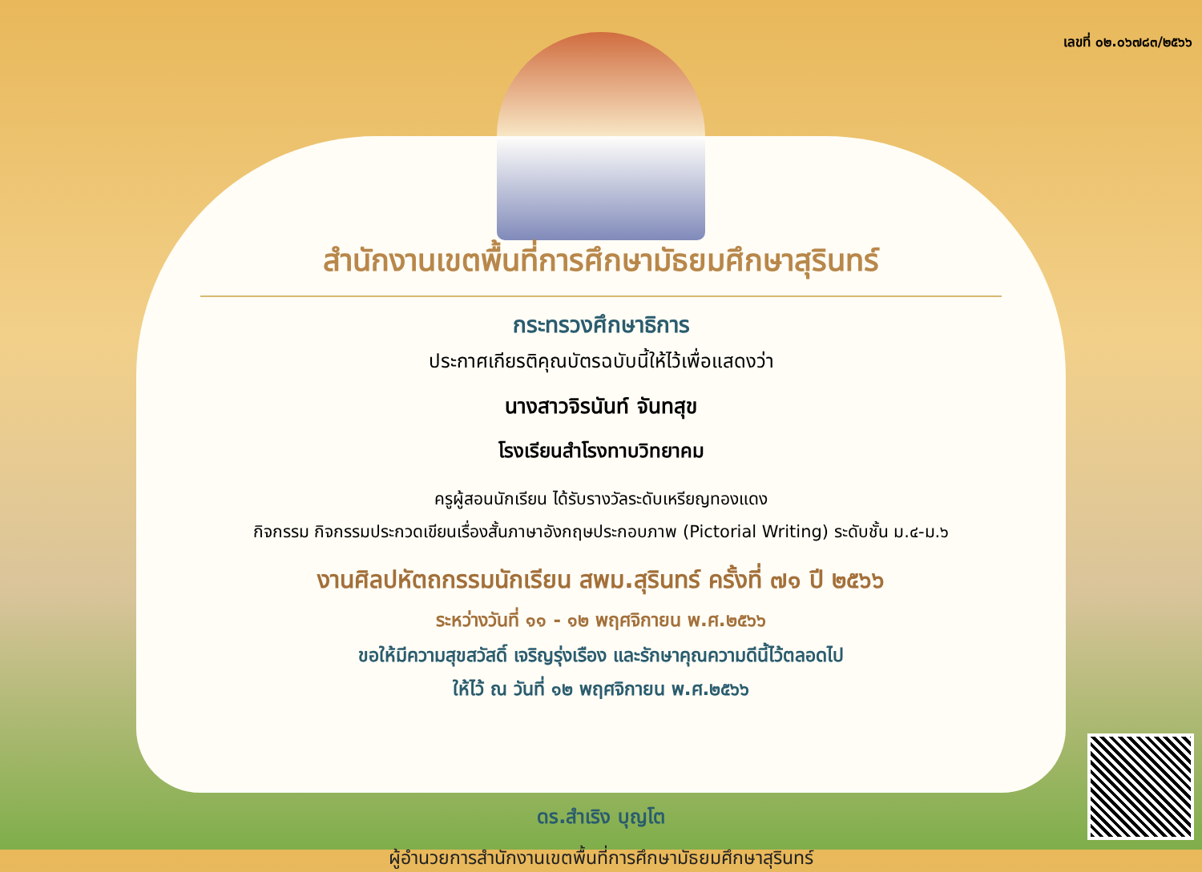เลขที่ ๐๒.๐๖๗๘๓/๒๕๖๖
สำนักงานเขตพื้นที่การศึกษามัธยมศึกษาสุรินทร์
กระทรวงศึกษาธิการ
ประกาศเกียรติคุณบัตรฉบับนี้ให้ไว้เพื่อแสดงว่า
นางสาวจิรนันท์ จันทสุข
โรงเรียนสำโรงทาบวิทยาคม
ครูผู้สอนนักเรียน ได้รับรางวัลระดับเหรียญทองแดง
กิจกรรม กิจกรรมประกวดเขียนเรื่องสั้นภาษาอังกฤษประกอบภาพ (Pictorial Writing) ระดับชั้น ม.๔-ม.๖
งานศิลปหัตถกรรมนักเรียน สพม.สุรินทร์ ครั้งที่ ๗๑ ปี ๒๕๖๖
ระหว่างวันที่ ๑๑ - ๑๒ พฤศจิกายน พ.ศ.๒๕๖๖
ขอให้มีความสุขสวัสดิ์ เจริญรุ่งเรือง และรักษาคุณความดีนี้ไว้ตลอดไป
ให้ไว้ ณ วันที่ ๑๒ พฤศจิกายน พ.ศ.๒๕๖๖
ดร.สำเริง บุญโต
ผู้อำนวยการสำนักงานเขตพื้นที่การศึกษามัธยมศึกษาสุรินทร์